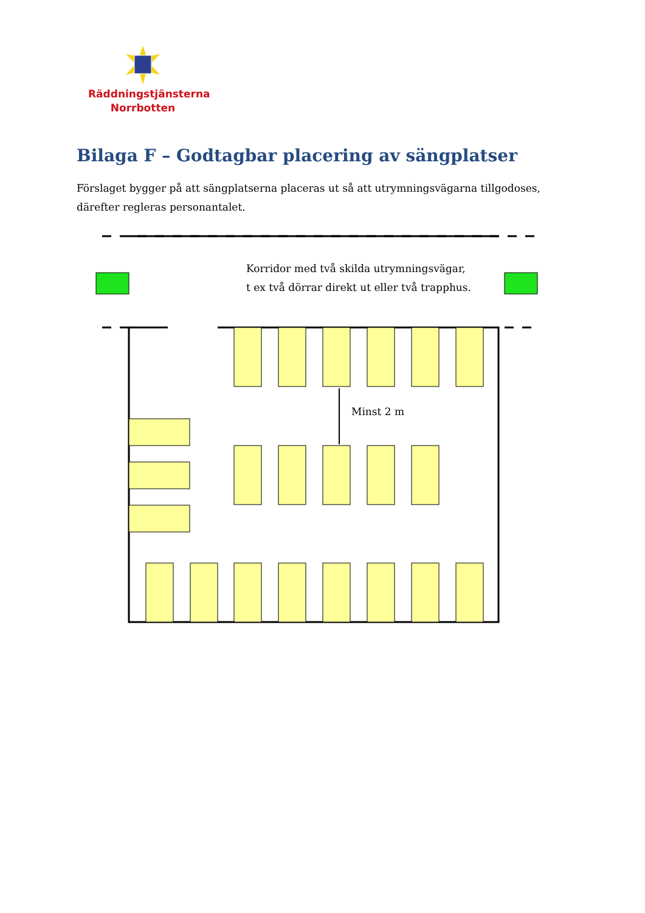Räddningstjänsterna
Norrbotten
Bilaga F – Godtagbar placering av sängplatser
Förslaget bygger på att sängplatserna placeras ut så att utrymningsvägarna tillgodoses, därefter regleras personantalet.
Korridor med två skilda utrymningsvägar,
t ex två dörrar direkt ut eller två trapphus.
Minst 2 m